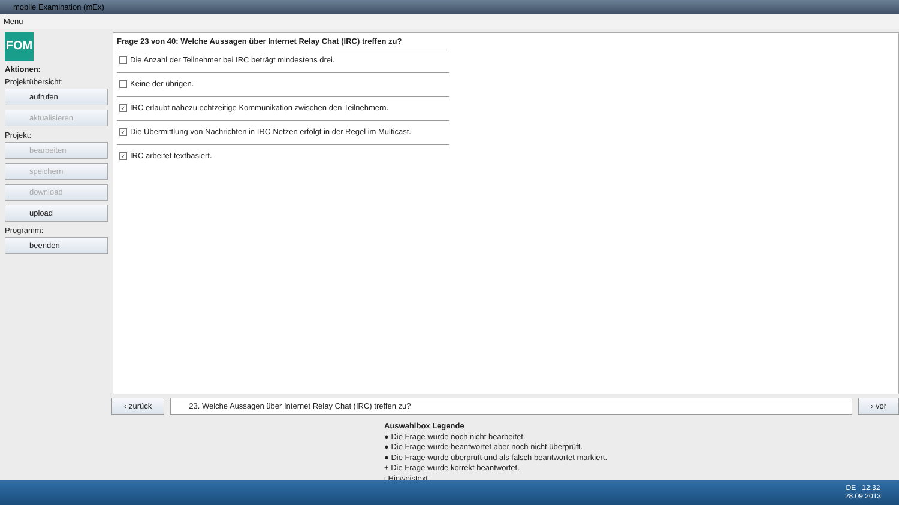mobile Examination (mEx)
Menu
FOM
Aktionen:
Projektübersicht:
aufrufen
aktualisieren
Projekt:
bearbeiten
speichern
download
upload
Programm:
beenden
Frage 23 von 40: Welche Aussagen über Internet Relay Chat (IRC) treffen zu?
Die Anzahl der Teilnehmer bei IRC beträgt mindestens drei.
Keine der übrigen.
✓ IRC erlaubt nahezu echtzeitige Kommunikation zwischen den Teilnehmern.
✓ Die Übermittlung von Nachrichten in IRC-Netzen erfolgt in der Regel im Multicast.
✓ IRC arbeitet textbasiert.
‹ zurück 23. Welche Aussagen über Internet Relay Chat (IRC) treffen zu?
› vor
Auswahlbox Legende
● Die Frage wurde noch nicht bearbeitet.
● Die Frage wurde beantwortet aber noch nicht überprüft.
● Die Frage wurde überprüft und als falsch beantwortet markiert.
+ Die Frage wurde korrekt beantwortet.
i Hinweistext
DE 12:32
28.09.2013